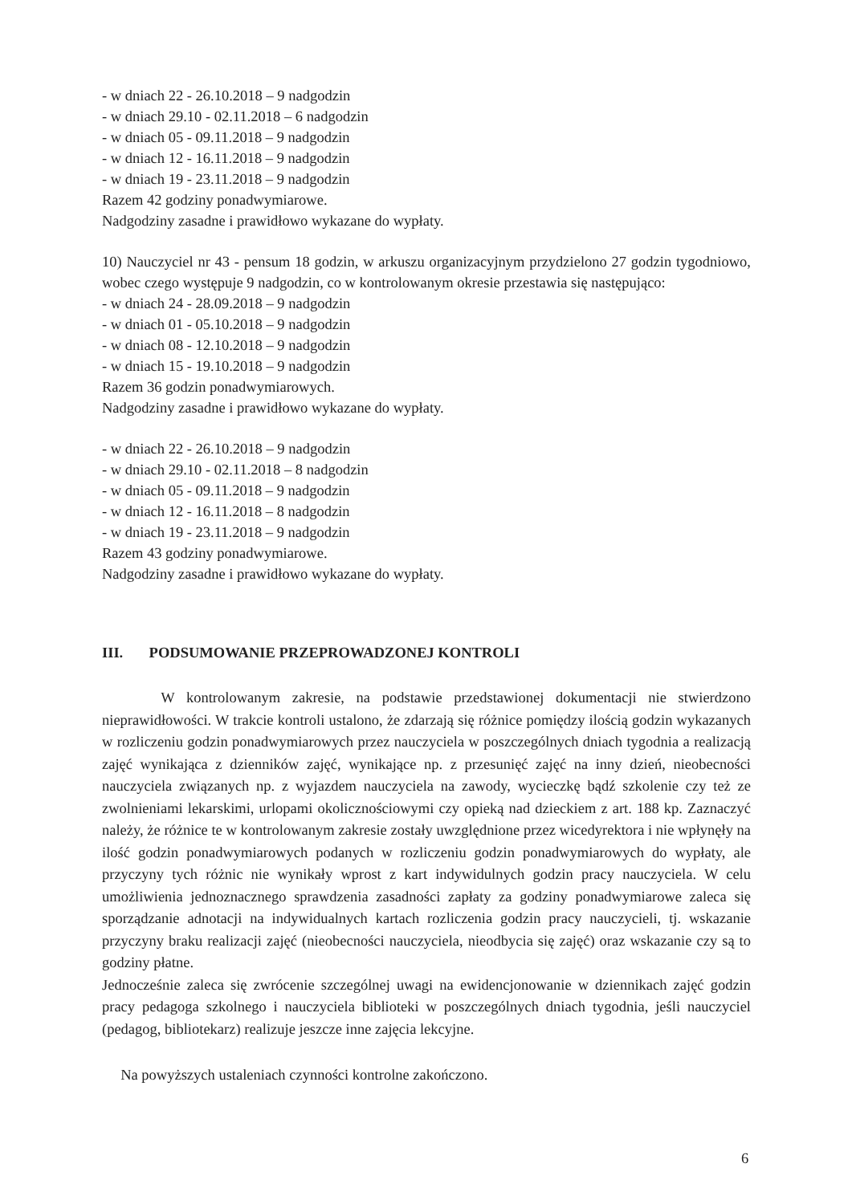- w dniach 22 - 26.10.2018 – 9 nadgodzin
- w dniach 29.10 - 02.11.2018 – 6 nadgodzin
- w dniach 05 - 09.11.2018 – 9 nadgodzin
- w dniach 12 - 16.11.2018 – 9 nadgodzin
- w dniach 19 - 23.11.2018 – 9 nadgodzin
Razem 42 godziny ponadwymiarowe.
Nadgodziny zasadne i prawidłowo wykazane do wypłaty.
10) Nauczyciel nr 43 - pensum 18 godzin, w arkuszu organizacyjnym przydzielono 27 godzin tygodniowo, wobec czego występuje 9 nadgodzin, co w kontrolowanym okresie przestawia się następująco:
- w dniach 24 - 28.09.2018 – 9 nadgodzin
- w dniach 01 - 05.10.2018 – 9 nadgodzin
- w dniach 08 - 12.10.2018 – 9 nadgodzin
- w dniach 15 - 19.10.2018 – 9 nadgodzin
Razem 36 godzin ponadwymiarowych.
Nadgodziny zasadne i prawidłowo wykazane do wypłaty.
- w dniach 22 - 26.10.2018 – 9 nadgodzin
- w dniach 29.10 - 02.11.2018 – 8 nadgodzin
- w dniach 05 - 09.11.2018 – 9 nadgodzin
- w dniach 12 - 16.11.2018 – 8 nadgodzin
- w dniach 19 - 23.11.2018 – 9 nadgodzin
Razem 43 godziny ponadwymiarowe.
Nadgodziny zasadne i prawidłowo wykazane do wypłaty.
III. PODSUMOWANIE PRZEPROWADZONEJ KONTROLI
W kontrolowanym zakresie, na podstawie przedstawionej dokumentacji nie stwierdzono nieprawidłowości. W trakcie kontroli ustalono, że zdarzają się różnice pomiędzy ilością godzin wykazanych w rozliczeniu godzin ponadwymiarowych przez nauczyciela w poszczególnych dniach tygodnia a realizacją zajęć wynikająca z dzienników zajęć, wynikające np. z przesunięć zajęć na inny dzień, nieobecności nauczyciela związanych np. z wyjazdem nauczyciela na zawody, wycieczkę bądź szkolenie czy też ze zwolnieniami lekarskimi, urlopami okolicznościowymi czy opieką nad dzieckiem z art. 188 kp. Zaznaczyć należy, że różnice te w kontrolowanym zakresie zostały uwzględnione przez wicedyrektora i nie wpłynęły na ilość godzin ponadwymiarowych podanych w rozliczeniu godzin ponadwymiarowych do wypłaty, ale przyczyny tych różnic nie wynikały wprost z kart indywidulnych godzin pracy nauczyciela. W celu umożliwienia jednoznacznego sprawdzenia zasadności zapłaty za godziny ponadwymiarowe zaleca się sporządzanie adnotacji na indywidualnych kartach rozliczenia godzin pracy nauczycieli, tj. wskazanie przyczyny braku realizacji zajęć (nieobecności nauczyciela, nieodbycia się zajęć) oraz wskazanie czy są to godziny płatne.
Jednocześnie zaleca się zwrócenie szczególnej uwagi na ewidencjonowanie w dziennikach zajęć godzin pracy pedagoga szkolnego i nauczyciela biblioteki w poszczególnych dniach tygodnia, jeśli nauczyciel (pedagog, bibliotekarz) realizuje jeszcze inne zajęcia lekcyjne.
Na powyższych ustaleniach czynności kontrolne zakończono.
6